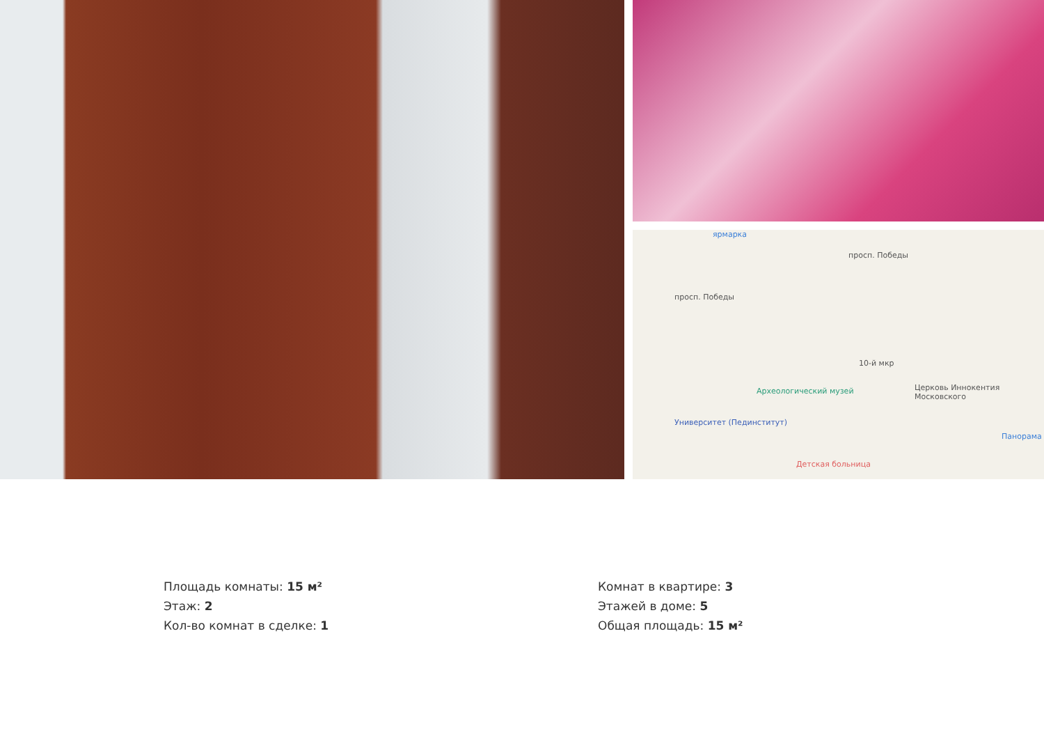ярмарка
просп. Победы
просп. Победы
10-й мкр
Археологический музей
Университет (Пединститут)
Церковь Иннокентия Московского
Панорама
Детская больница
Площадь комнаты: 15 м²
Этаж: 2
Кол-во комнат в сделке: 1
Комнат в квартире: 3
Этажей в доме: 5
Общая площадь: 15 м²